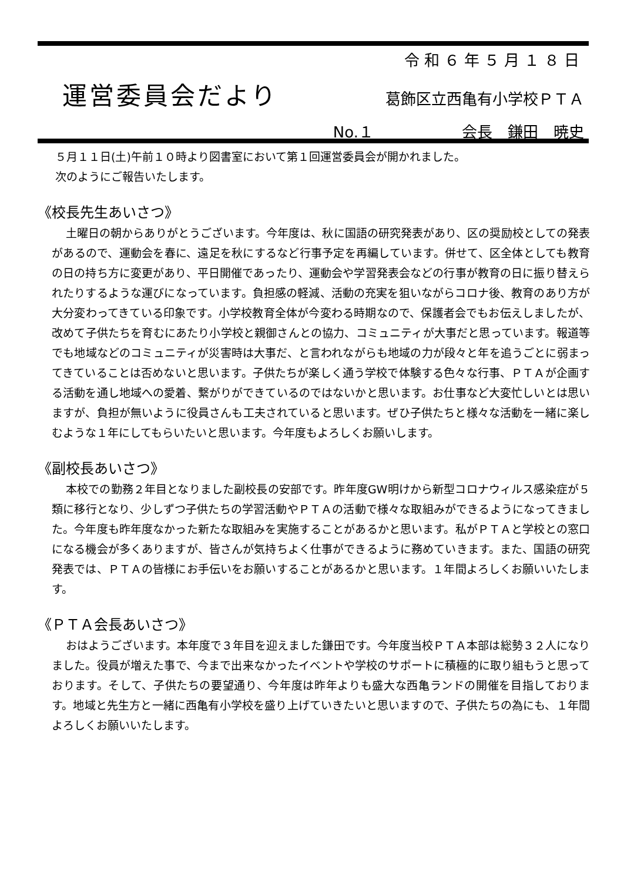令和６年５月１８日
運営委員会だより
葛飾区立西亀有小学校ＰＴＡ
No.１ 会長　鎌田　暁史
５月１１日(土)午前１０時より図書室において第１回運営委員会が開かれました。
次のようにご報告いたします。
《校長先生あいさつ》
土曜日の朝からありがとうございます。今年度は、秋に国語の研究発表があり、区の奨励校としての発表があるので、運動会を春に、遠足を秋にするなど行事予定を再編しています。併せて、区全体としても教育の日の持ち方に変更があり、平日開催であったり、運動会や学習発表会などの行事が教育の日に振り替えられたりするような運びになっています。負担感の軽減、活動の充実を狙いながらコロナ後、教育のあり方が大分変わってきている印象です。小学校教育全体が今変わる時期なので、保護者会でもお伝えしましたが、改めて子供たちを育むにあたり小学校と親御さんとの協力、コミュニティが大事だと思っています。報道等でも地域などのコミュニティが災害時は大事だ、と言われながらも地域の力が段々と年を追うごとに弱まってきていることは否めないと思います。子供たちが楽しく通う学校で体験する色々な行事、ＰＴＡが企画する活動を通し地域への愛着、繋がりができているのではないかと思います。お仕事など大変忙しいとは思いますが、負担が無いように役員さんも工夫されていると思います。ぜひ子供たちと様々な活動を一緒に楽しむような１年にしてもらいたいと思います。今年度もよろしくお願いします。
《副校長あいさつ》
本校での勤務２年目となりました副校長の安部です。昨年度GW明けから新型コロナウィルス感染症が５類に移行となり、少しずつ子供たちの学習活動やＰＴＡの活動で様々な取組みができるようになってきました。今年度も昨年度なかった新たな取組みを実施することがあるかと思います。私がＰＴＡと学校との窓口になる機会が多くありますが、皆さんが気持ちよく仕事ができるように務めていきます。また、国語の研究発表では、ＰＴＡの皆様にお手伝いをお願いすることがあるかと思います。１年間よろしくお願いいたします。
《ＰＴＡ会長あいさつ》
おはようございます。本年度で３年目を迎えました鎌田です。今年度当校ＰＴＡ本部は総勢３２人になりました。役員が増えた事で、今まで出来なかったイベントや学校のサポートに積極的に取り組もうと思っております。そして、子供たちの要望通り、今年度は昨年よりも盛大な西亀ランドの開催を目指しております。地域と先生方と一緒に西亀有小学校を盛り上げていきたいと思いますので、子供たちの為にも、１年間よろしくお願いいたします。